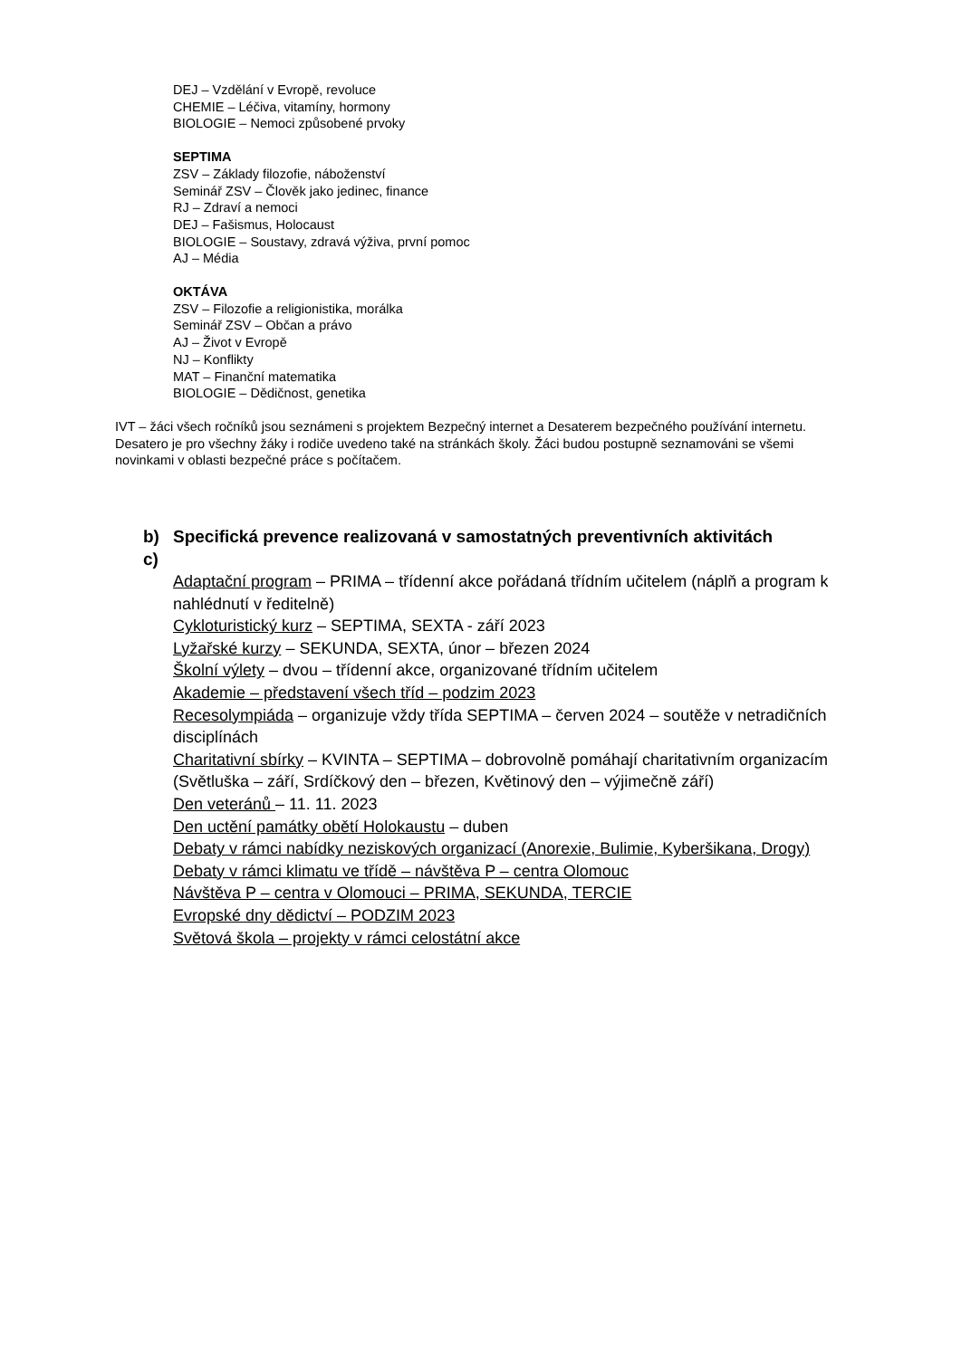DEJ – Vzdělání v Evropě, revoluce
CHEMIE – Léčiva, vitamíny, hormony
BIOLOGIE – Nemoci způsobené prvoky
SEPTIMA
ZSV – Základy filozofie, náboženství
Seminář ZSV – Člověk jako jedinec, finance
RJ – Zdraví a nemoci
DEJ – Fašismus, Holocaust
BIOLOGIE – Soustavy, zdravá výživa, první pomoc
AJ – Média
OKTÁVA
ZSV – Filozofie a religionistika, morálka
Seminář ZSV – Občan a právo
AJ – Život v Evropě
NJ – Konflikty
MAT – Finanční matematika
BIOLOGIE – Dědičnost, genetika
IVT – žáci všech ročníků jsou seznámeni s projektem Bezpečný internet a Desaterem bezpečného používání internetu. Desatero je pro všechny žáky i rodiče uvedeno také na stránkách školy. Žáci budou postupně seznamováni se všemi novinkami v oblasti bezpečné práce s počítačem.
b) Specifická prevence realizovaná v samostatných preventivních aktivitách
c)
Adaptační program – PRIMA – třídenní akce pořádaná třídním učitelem (náplň a program k nahlédnutí v ředitelně)
Cykloturistický kurz – SEPTIMA, SEXTA - září 2023
Lyžařské kurzy – SEKUNDA, SEXTA, únor – březen 2024
Školní výlety – dvou – třídenní akce, organizované třídním učitelem
Akademie – představení všech tříd – podzim 2023
Recesolympiáda – organizuje vždy třída SEPTIMA – červen 2024 – soutěže v netradičních disciplínách
Charitativní sbírky – KVINTA – SEPTIMA – dobrovolně pomáhají charitativním organizacím (Světluška – září, Srdíčkový den – březen, Květinový den – výjimečně září)
Den veteránů – 11. 11. 2023
Den uctění památky obětí Holokaustu – duben
Debaty v rámci nabídky neziskových organizací (Anorexie, Bulimie, Kyberšikana, Drogy)
Debaty v rámci klimatu ve třídě – návštěva P – centra Olomouc
Návštěva P – centra v Olomouci – PRIMA, SEKUNDA, TERCIE
Evropské dny dědictví – PODZIM 2023
Světová škola – projekty v rámci celostátní akce